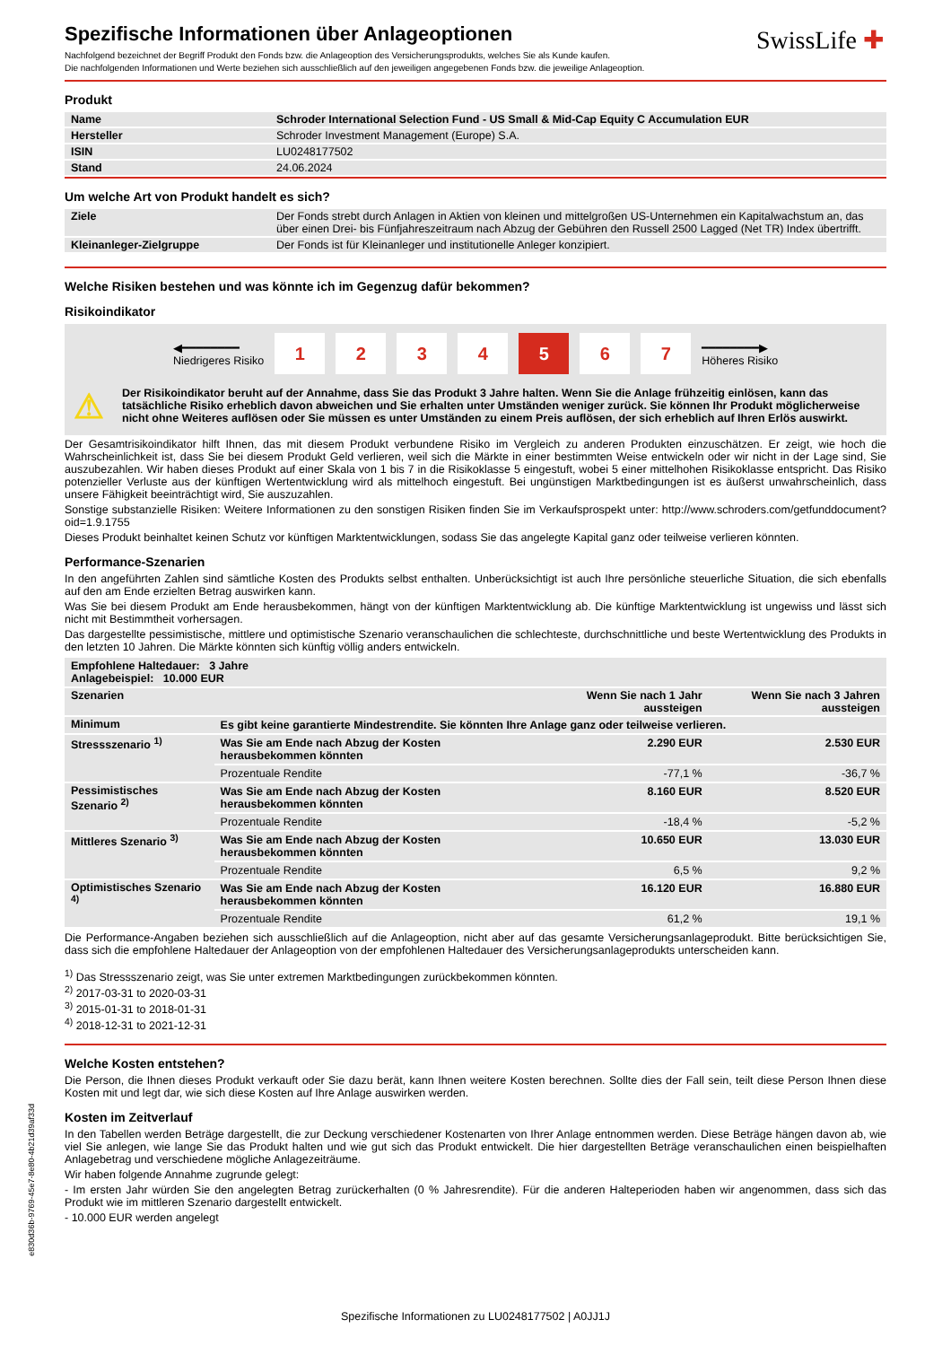SwissLife ✚
Spezifische Informationen über Anlageoptionen
Nachfolgend bezeichnet der Begriff Produkt den Fonds bzw. die Anlageoption des Versicherungsprodukts, welches Sie als Kunde kaufen.
Die nachfolgenden Informationen und Werte beziehen sich ausschließlich auf den jeweiligen angegebenen Fonds bzw. die jeweilige Anlageoption.
Produkt
| Name | Schroder International Selection Fund - US Small & Mid-Cap Equity C Accumulation EUR |
| Hersteller | Schroder Investment Management (Europe) S.A. |
| ISIN | LU0248177502 |
| Stand | 24.06.2024 |
Um welche Art von Produkt handelt es sich?
| Ziele | Der Fonds strebt durch Anlagen in Aktien von kleinen und mittelgroßen US-Unternehmen ein Kapitalwachstum an, das über einen Drei- bis Fünfjahreszeitraum nach Abzug der Gebühren den Russell 2500 Lagged (Net TR) Index übertrifft. |
| Kleinanleger-Zielgruppe | Der Fonds ist für Kleinanleger und institutionelle Anleger konzipiert. |
Welche Risiken bestehen und was könnte ich im Gegenzug dafür bekommen?
Risikoindikator
◀━━━━━━━━
Niedrigeres Risiko
1 2 3 4 5 6 7
━━━━━━━━▶
Höheres Risiko
⚠
Der Risikoindikator beruht auf der Annahme, dass Sie das Produkt 3 Jahre halten. Wenn Sie die Anlage frühzeitig einlösen, kann das tatsächliche Risiko erheblich davon abweichen und Sie erhalten unter Umständen weniger zurück. Sie können Ihr Produkt möglicherweise nicht ohne Weiteres auflösen oder Sie müssen es unter Umständen zu einem Preis auflösen, der sich erheblich auf Ihren Erlös auswirkt.
Der Gesamtrisikoindikator hilft Ihnen, das mit diesem Produkt verbundene Risiko im Vergleich zu anderen Produkten einzuschätzen. Er zeigt, wie hoch die Wahrscheinlichkeit ist, dass Sie bei diesem Produkt Geld verlieren, weil sich die Märkte in einer bestimmten Weise entwickeln oder wir nicht in der Lage sind, Sie auszubezahlen. Wir haben dieses Produkt auf einer Skala von 1 bis 7 in die Risikoklasse 5 eingestuft, wobei 5 einer mittelhohen Risikoklasse entspricht. Das Risiko potenzieller Verluste aus der künftigen Wertentwicklung wird als mittelhoch eingestuft. Bei ungünstigen Marktbedingungen ist es äußerst unwahrscheinlich, dass unsere Fähigkeit beeinträchtigt wird, Sie auszuzahlen.
Sonstige substanzielle Risiken: Weitere Informationen zu den sonstigen Risiken finden Sie im Verkaufsprospekt unter: http://www.schroders.com/getfunddocument?oid=1.9.1755
Dieses Produkt beinhaltet keinen Schutz vor künftigen Marktentwicklungen, sodass Sie das angelegte Kapital ganz oder teilweise verlieren könnten.
Performance-Szenarien
In den angeführten Zahlen sind sämtliche Kosten des Produkts selbst enthalten. Unberücksichtigt ist auch Ihre persönliche steuerliche Situation, die sich ebenfalls auf den am Ende erzielten Betrag auswirken kann.
Was Sie bei diesem Produkt am Ende herausbekommen, hängt von der künftigen Marktentwicklung ab. Die künftige Marktentwicklung ist ungewiss und lässt sich nicht mit Bestimmtheit vorhersagen.
Das dargestellte pessimistische, mittlere und optimistische Szenario veranschaulichen die schlechteste, durchschnittliche und beste Wertentwicklung des Produkts in den letzten 10 Jahren. Die Märkte könnten sich künftig völlig anders entwickeln.
| Empfohlene Haltedauer: 3 Jahre Anlagebeispiel: 10.000 EUR | | | |
| Szenarien | | Wenn Sie nach 1 Jahr aussteigen | Wenn Sie nach 3 Jahren aussteigen |
| Minimum | Es gibt keine garantierte Mindestrendite. Sie könnten Ihre Anlage ganz oder teilweise verlieren. | | |
| Stressszenario <sup>1)</sup> | Was Sie am Ende nach Abzug der Kosten herausbekommen könnten | 2.290 EUR | 2.530 EUR |
| | Prozentuale Rendite | -77,1 % | -36,7 % |
| Pessimistisches Szenario <sup>2)</sup> | Was Sie am Ende nach Abzug der Kosten herausbekommen könnten | 8.160 EUR | 8.520 EUR |
| | Prozentuale Rendite | -18,4 % | -5,2 % |
| Mittleres Szenario <sup>3)</sup> | Was Sie am Ende nach Abzug der Kosten herausbekommen könnten | 10.650 EUR | 13.030 EUR |
| | Prozentuale Rendite | 6,5 % | 9,2 % |
| Optimistisches Szenario <sup>4)</sup> | Was Sie am Ende nach Abzug der Kosten herausbekommen könnten | 16.120 EUR | 16.880 EUR |
| | Prozentuale Rendite | 61,2 % | 19,1 % |
Die Performance-Angaben beziehen sich ausschließlich auf die Anlageoption, nicht aber auf das gesamte Versicherungsanlageprodukt. Bitte berücksichtigen Sie, dass sich die empfohlene Haltedauer der Anlageoption von der empfohlenen Haltedauer des Versicherungsanlageprodukts unterscheiden kann.
<sup>1)</sup> Das Stressszenario zeigt, was Sie unter extremen Marktbedingungen zurückbekommen könnten.
<sup>2)</sup> 2017-03-31 to 2020-03-31
<sup>3)</sup> 2015-01-31 to 2018-01-31
<sup>4)</sup> 2018-12-31 to 2021-12-31
Welche Kosten entstehen?
Die Person, die Ihnen dieses Produkt verkauft oder Sie dazu berät, kann Ihnen weitere Kosten berechnen. Sollte dies der Fall sein, teilt diese Person Ihnen diese Kosten mit und legt dar, wie sich diese Kosten auf Ihre Anlage auswirken werden.
Kosten im Zeitverlauf
In den Tabellen werden Beträge dargestellt, die zur Deckung verschiedener Kostenarten von Ihrer Anlage entnommen werden. Diese Beträge hängen davon ab, wie viel Sie anlegen, wie lange Sie das Produkt halten und wie gut sich das Produkt entwickelt. Die hier dargestellten Beträge veranschaulichen einen beispielhaften Anlagebetrag und verschiedene mögliche Anlagezeiträume.
Wir haben folgende Annahme zugrunde gelegt:
- Im ersten Jahr würden Sie den angelegten Betrag zurückerhalten (0 % Jahresrendite). Für die anderen Halteperioden haben wir angenommen, dass sich das Produkt wie im mittleren Szenario dargestellt entwickelt.
- 10.000 EUR werden angelegt
e830d36b-9769-45e7-8e80-4b21d39af33d
Spezifische Informationen zu LU0248177502 | A0JJ1J